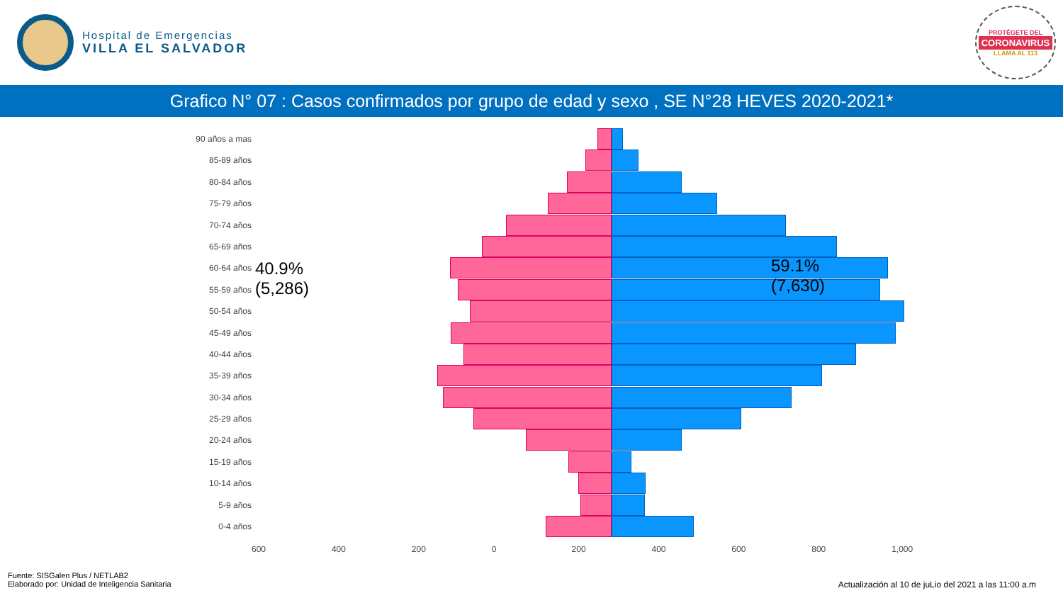Hospital de Emergencias
VILLA EL SALVADOR
PROTÉGETE DEL
CORONAVIRUS
LLAMA AL 113
Grafico N° 07 : Casos confirmados por grupo de edad y sexo , SE N°28 HEVES 2020-2021*
90 años a mas
85-89 años
80-84 años
75-79 años
70-74 años
65-69 años
60-64 años
55-59 años
50-54 años
45-49 años
40-44 años
35-39 años
30-34 años
25-29 años
20-24 años
15-19 años
10-14 años
5-9 años
0-4 años
40.9%
(5,286)
59.1%
(7,630)
600 400 200 0 200 400 600 800 1,000
Fuente: SISGalen Plus / NETLAB2
Elaborado por: Unidad de Inteligencia Sanitaria
Actualización al 10 de juLio del 2021 a las 11:00 a.m